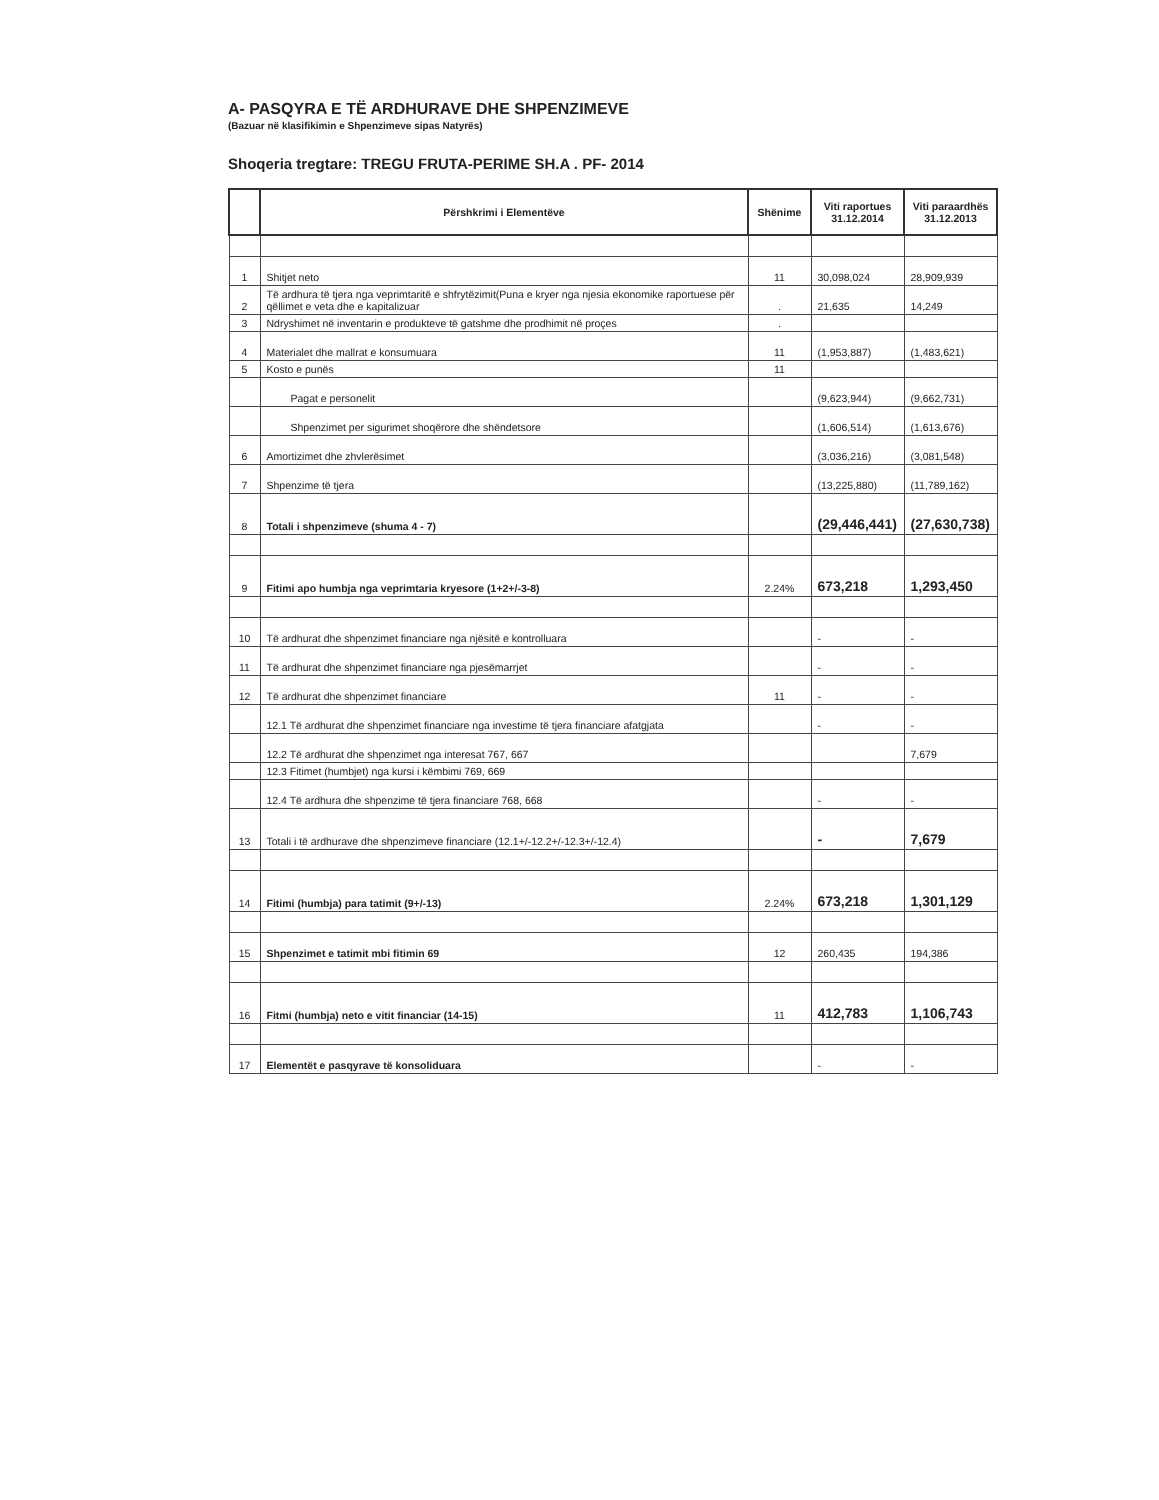A- PASQYRA E TË ARDHURAVE DHE SHPENZIMEVE
(Bazuar në klasifikimin e Shpenzimeve sipas Natyrës)
Shoqeria tregtare: TREGU FRUTA-PERIME SH.A . PF- 2014
| | Përshkrimi i Elementëve | Shënime | Viti raportues 31.12.2014 | Viti paraardhës 31.12.2013 |
| --- | --- | --- | --- | --- |
| 1 | Shitjet neto | 11 | 30,098,024 | 28,909,939 |
| 2 | Të ardhura të tjera nga veprimtaritë e shfrytëzimit(Puna e kryer nga njesia ekonomike raportuese për qëllimet e veta dhe e kapitalizuar | . | 21,635 | 14,249 |
| 3 | Ndryshimet në inventarin e produkteve të gatshme dhe prodhimit në proçes | . | | |
| 4 | Materialet dhe mallrat e konsumuara | 11 | (1,953,887) | (1,483,621) |
| 5 | Kosto e punës | 11 | | |
| | Pagat e personelit | | (9,623,944) | (9,662,731) |
| | Shpenzimet per sigurimet shoqërore dhe shëndetsore | | (1,606,514) | (1,613,676) |
| 6 | Amortizimet dhe zhvlerësimet | | (3,036,216) | (3,081,548) |
| 7 | Shpenzime të tjera | | (13,225,880) | (11,789,162) |
| 8 | Totali i shpenzimeve (shuma 4 - 7) | | (29,446,441) | (27,630,738) |
| 9 | Fitimi apo humbja nga veprimtaria kryesore (1+2+/-3-8) | 2.24% | 673,218 | 1,293,450 |
| 10 | Të ardhurat dhe shpenzimet financiare nga njësitë e kontrolluara | | - | - |
| 11 | Të ardhurat dhe shpenzimet financiare nga pjesëmarrjet | | - | - |
| 12 | Të ardhurat dhe shpenzimet financiare | 11 | - | - |
| | 12.1 Të ardhurat dhe shpenzimet financiare nga investime të tjera financiare afatgjata | | - | - |
| | 12.2 Të ardhurat dhe shpenzimet nga interesat 767, 667 | | | 7,679 |
| | 12.3 Fitimet (humbjet) nga kursi i këmbimi 769, 669 | | | |
| | 12.4 Të ardhura dhe shpenzime të tjera financiare 768, 668 | | - | - |
| 13 | Totali i të ardhurave dhe shpenzimeve financiare (12.1+/-12.2+/-12.3+/-12.4) | | - | 7,679 |
| 14 | Fitimi (humbja) para tatimit (9+/-13) | 2.24% | 673,218 | 1,301,129 |
| 15 | Shpenzimet e tatimit mbi fitimin 69 | 12 | 260,435 | 194,386 |
| 16 | Fitmi (humbja) neto e vitit financiar (14-15) | 11 | 412,783 | 1,106,743 |
| 17 | Elementët e pasqyrave të konsoliduara | | - | - |